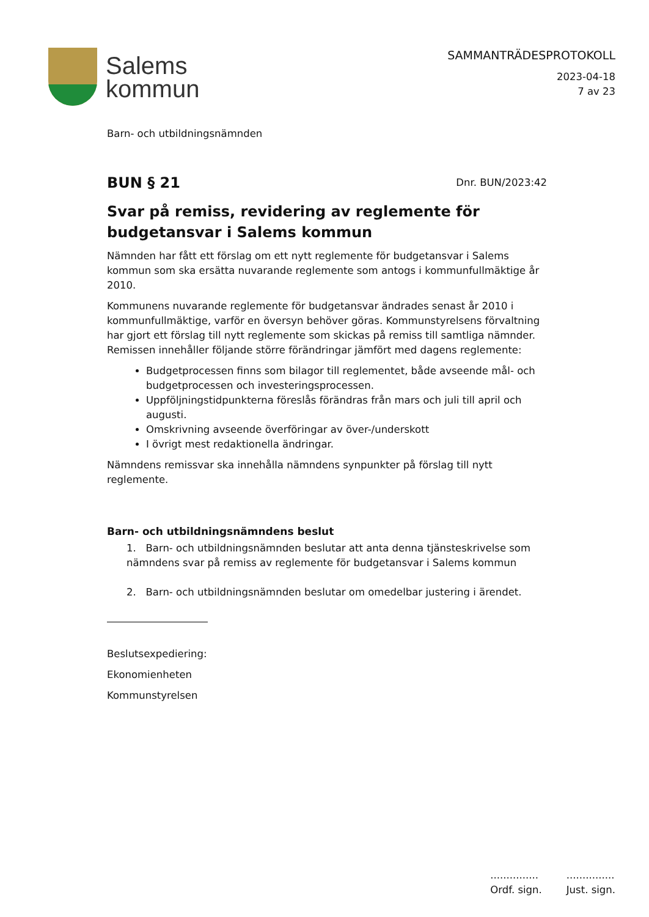Salems
kommun
SAMMANTRÄDESPROTOKOLL
2023-04-18
7 av 23
Barn- och utbildningsnämnden
BUN § 21
Dnr. BUN/2023:42
Svar på remiss, revidering av reglemente för budgetansvar i Salems kommun
Nämnden har fått ett förslag om ett nytt reglemente för budgetansvar i Salems kommun som ska ersätta nuvarande reglemente som antogs i kommunfullmäktige år 2010.
Kommunens nuvarande reglemente för budgetansvar ändrades senast år 2010 i kommunfullmäktige, varför en översyn behöver göras. Kommunstyrelsens förvaltning har gjort ett förslag till nytt reglemente som skickas på remiss till samtliga nämnder. Remissen innehåller följande större förändringar jämfört med dagens reglemente:
Budgetprocessen finns som bilagor till reglementet, både avseende mål- och budgetprocessen och investeringsprocessen.
Uppföljningstidpunkterna föreslås förändras från mars och juli till april och augusti.
Omskrivning avseende överföringar av över-/underskott
I övrigt mest redaktionella ändringar.
Nämndens remissvar ska innehålla nämndens synpunkter på förslag till nytt reglemente.
Barn- och utbildningsnämndens beslut
1. Barn- och utbildningsnämnden beslutar att anta denna tjänsteskrivelse som nämndens svar på remiss av reglemente för budgetansvar i Salems kommun
2. Barn- och utbildningsnämnden beslutar om omedelbar justering i ärendet.
Beslutsexpediering:
Ekonomienheten
Kommunstyrelsen
...............
Ordf. sign.
...............
Just. sign.